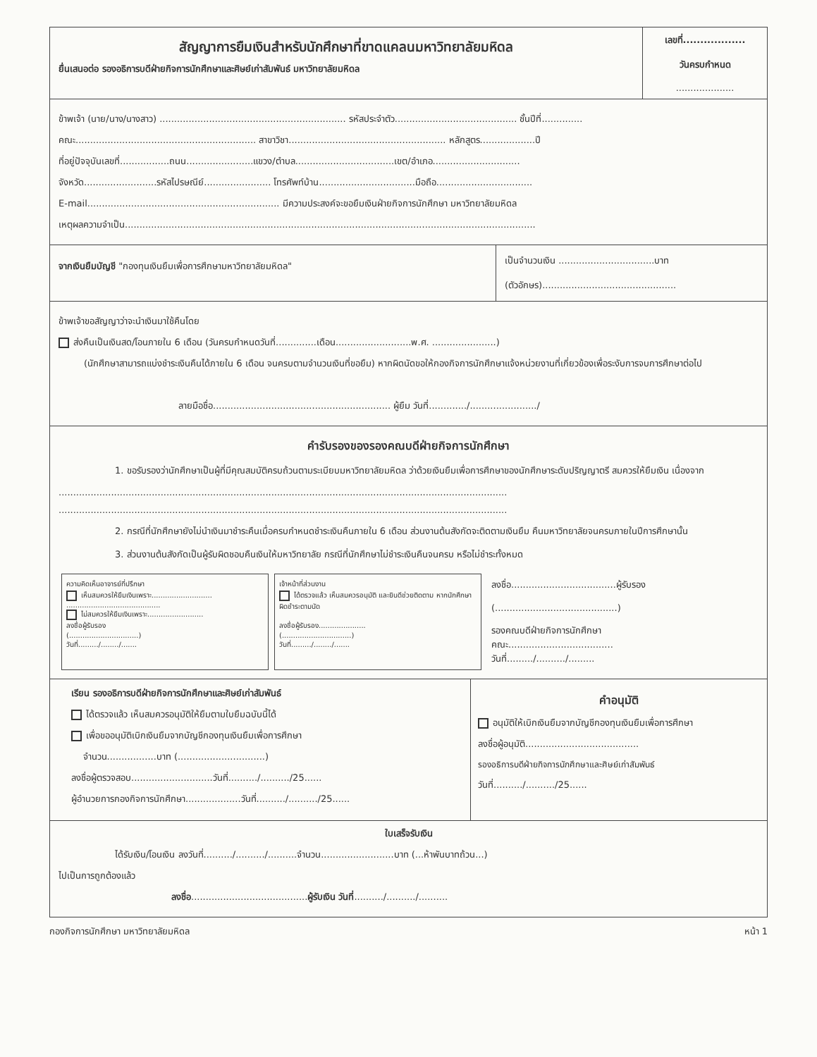สัญญาการยืมเงินสำหรับนักศึกษาที่ขาดแคลนมหาวิทยาลัยมหิดล
ยื่นเสนอต่อ รองอธิการบดีฝ่ายกิจการนักศึกษาและศิษย์เก่าสัมพันธ์ มหาวิทยาลัยมหิดล
เลขที่..................
วันครบกำหนด
....................
ข้าพเจ้า (นาย/นาง/นางสาว) ................................................................ รหัสประจำตัว.......................................... ชั้นปีที่..............
คณะ.............................................................. สาขาวิชา...................................................... หลักสูตร...................ปี
ที่อยู่ปัจจุบันเลขที่.................ถนน.......................แขวง/ตำบล..................................เขต/อำเภอ..............................
จังหวัด.........................รหัสไปรษณีย์....................... โทรศัพท์บ้าน.................................มือถือ.................................
E-mail.................................................................. มีความประสงค์จะขอยืมเงินฝ่ายกิจการนักศึกษา มหาวิทยาลัยมหิดล
เหตุผลความจำเป็น.............................................................................................................................................
จากเงินยืมบัญชี "กองทุนเงินยืมเพื่อการศึกษามหาวิทยาลัยมหิดล"
เป็นจำนวนเงิน .................................บาท
(ตัวอักษร)..............................................
ข้าพเจ้าขอสัญญาว่าจะนำเงินมาใช้คืนโดย
ส่งคืนเป็นเงินสด/โอนภายใน 6 เดือน (วันครบกำหนดวันที่..............เดือน..........................พ.ศ. ......................)
(นักศึกษาสามารถแบ่งชำระเงินคืนได้ภายใน 6 เดือน จนครบตามจำนวนเงินที่ขอยืม) หากผิดนัดขอให้กองกิจการนักศึกษาแจ้งหน่วยงานที่เกี่ยวข้องเพื่อระงับการจบการศึกษาต่อไป
ลายมือชื่อ............................................................. ผู้ยืม วันที่............./......................./
คำรับรองของรองคณบดีฝ่ายกิจการนักศึกษา
1. ขอรับรองว่านักศึกษาเป็นผู้ที่มีคุณสมบัติครบถ้วนตามระเบียบมหาวิทยาลัยมหิดล ว่าด้วยเงินยืมเพื่อการศึกษาของนักศึกษาระดับปริญญาตรี สมควรให้ยืมเงิน เนื่องจาก
..........................................................................................................................................................
..........................................................................................................................................................
2. กรณีที่นักศึกษายังไม่นำเงินมาชำระคืนเมื่อครบกำหนดชำระเงินคืนภายใน 6 เดือน ส่วนงานต้นสังกัดจะติดตามเงินยืม คืนมหาวิทยาลัยจนครบภายในปีการศึกษานั้น
3. ส่วนงานต้นสังกัดเป็นผู้รับผิดชอบคืนเงินให้มหาวิทยาลัย กรณีที่นักศึกษาไม่ชำระเงินคืนจนครบ หรือไม่ชำระทั้งหมด
ความคิดเห็นอาจารย์ที่ปรึกษา
เห็นสมควรให้ยืมเงินเพราะ...........................
..........................................
ไม่สมควรให้ยืมเงินเพราะ.........................
ลงชื่อผู้รับรอง
(...............................)
วันที่........./......../.......
เจ้าหน้าที่ส่วนงาน
ได้ตรวจแล้ว เห็นสมควรอนุมัติ และยินดีช่วยติดตาม หากนักศึกษาผิดชำระตามนัด
ลงชื่อผู้รับรอง.....................
(...............................)
วันที่........./......../.......
ลงชื่อ....................................ผู้รับรอง
(..........................................)
รองคณบดีฝ่ายกิจการนักศึกษา
คณะ....................................
วันที่........./........../.........
เรียน รองอธิการบดีฝ่ายกิจการนักศึกษาและศิษย์เก่าสัมพันธ์
ได้ตรวจแล้ว เห็นสมควรอนุมัติให้ยืมตามใบยืมฉบับนี้ได้
เพื่อขออนุมัติเบิกเงินยืมจากบัญชีกองทุนเงินยืมเพื่อการศึกษา
จำนวน.................บาท (..............................)
ลงชื่อผู้ตรวจสอบ............................วันที่........../........../25......
ผู้อำนวยการกองกิจการนักศึกษา...................วันที่........../........../25......
คำอนุมัติ
อนุมัติให้เบิกเงินยืมจากบัญชีกองทุนเงินยืมเพื่อการศึกษา
ลงชื่อผู้อนุมัติ.......................................
รองอธิการบดีฝ่ายกิจการนักศึกษาและศิษย์เก่าสัมพันธ์
วันที่........../........../25......
ใบเสร็จรับเงิน
ได้รับเงิน/โอนเงิน ลงวันที่........../........../..........จำนวน.........................บาท (...ห้าพันบาทถ้วน...)
ไปเป็นการถูกต้องแล้ว
ลงชื่อ........................................ผู้รับเงิน วันที่........../........../..........
กองกิจการนักศึกษา มหาวิทยาลัยมหิดล หน้า 1